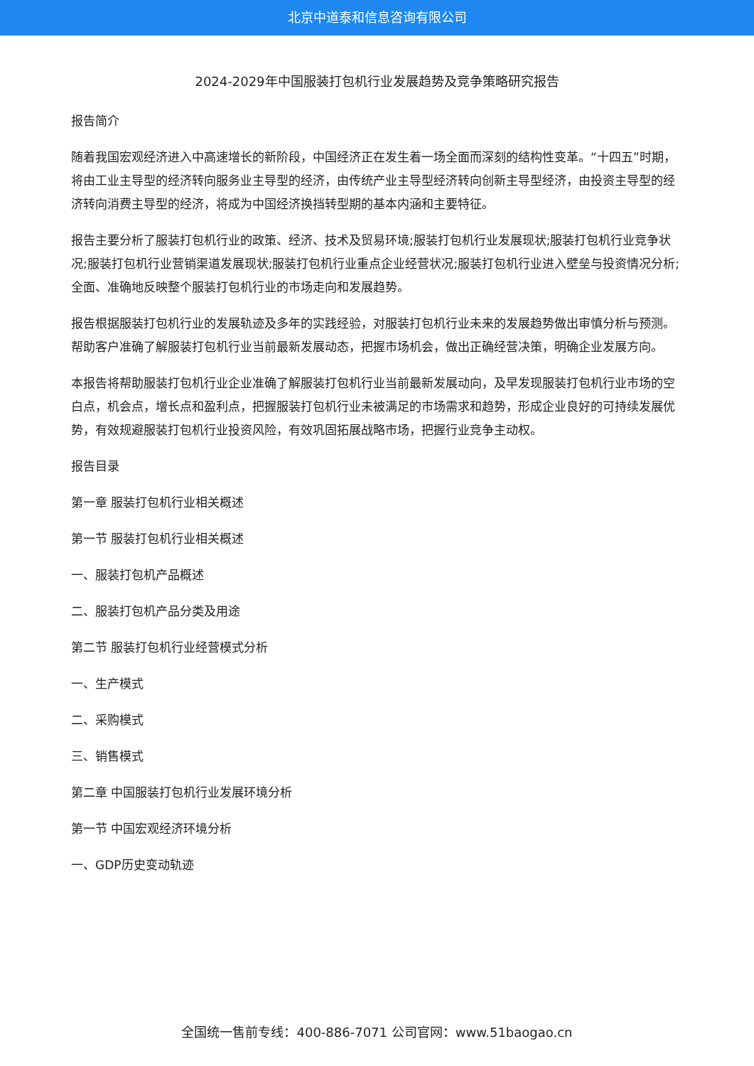北京中道泰和信息咨询有限公司
2024-2029年中国服装打包机行业发展趋势及竞争策略研究报告
报告简介
随着我国宏观经济进入中高速增长的新阶段，中国经济正在发生着一场全面而深刻的结构性变革。“十四五”时期，将由工业主导型的经济转向服务业主导型的经济，由传统产业主导型经济转向创新主导型经济，由投资主导型的经济转向消费主导型的经济，将成为中国经济换挡转型期的基本内涵和主要特征。
报告主要分析了服装打包机行业的政策、经济、技术及贸易环境;服装打包机行业发展现状;服装打包机行业竞争状况;服装打包机行业营销渠道发展现状;服装打包机行业重点企业经营状况;服装打包机行业进入壁垒与投资情况分析;全面、准确地反映整个服装打包机行业的市场走向和发展趋势。
报告根据服装打包机行业的发展轨迹及多年的实践经验，对服装打包机行业未来的发展趋势做出审慎分析与预测。帮助客户准确了解服装打包机行业当前最新发展动态，把握市场机会，做出正确经营决策，明确企业发展方向。
本报告将帮助服装打包机行业企业准确了解服装打包机行业当前最新发展动向，及早发现服装打包机行业市场的空白点，机会点，增长点和盈利点，把握服装打包机行业未被满足的市场需求和趋势，形成企业良好的可持续发展优势，有效规避服装打包机行业投资风险，有效巩固拓展战略市场，把握行业竞争主动权。
报告目录
第一章 服装打包机行业相关概述
第一节 服装打包机行业相关概述
一、服装打包机产品概述
二、服装打包机产品分类及用途
第二节 服装打包机行业经营模式分析
一、生产模式
二、采购模式
三、销售模式
第二章 中国服装打包机行业发展环境分析
第一节 中国宏观经济环境分析
一、GDP历史变动轨迹
全国统一售前专线：400-886-7071 公司官网：www.51baogao.cn